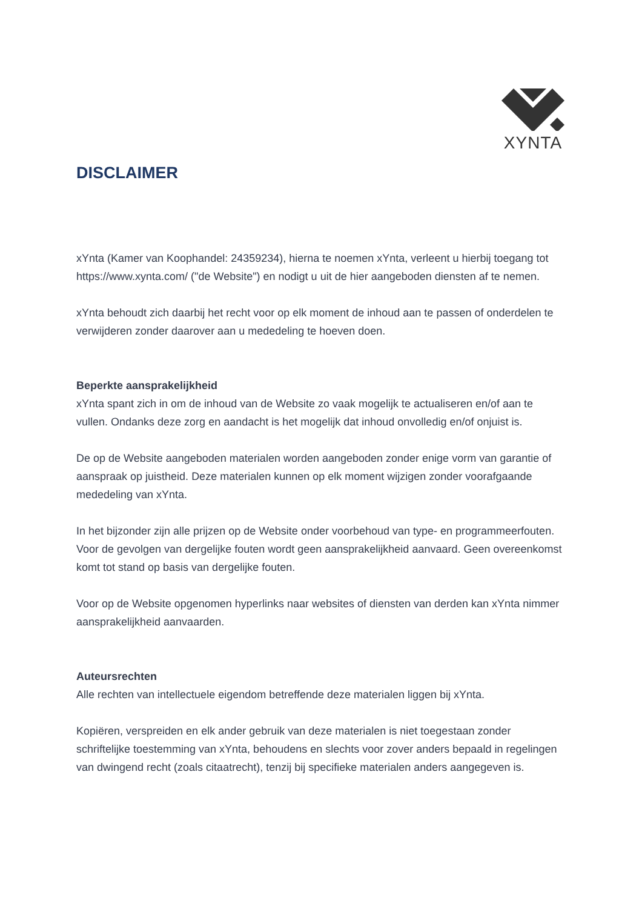XYNTA
DISCLAIMER
xYnta (Kamer van Koophandel: 24359234), hierna te noemen xYnta, verleent u hierbij toegang tot https://www.xynta.com/ ("de Website") en nodigt u uit de hier aangeboden diensten af te nemen.
xYnta behoudt zich daarbij het recht voor op elk moment de inhoud aan te passen of onderdelen te verwijderen zonder daarover aan u mededeling te hoeven doen.
Beperkte aansprakelijkheid
xYnta spant zich in om de inhoud van de Website zo vaak mogelijk te actualiseren en/of aan te vullen. Ondanks deze zorg en aandacht is het mogelijk dat inhoud onvolledig en/of onjuist is.
De op de Website aangeboden materialen worden aangeboden zonder enige vorm van garantie of aanspraak op juistheid. Deze materialen kunnen op elk moment wijzigen zonder voorafgaande mededeling van xYnta.
In het bijzonder zijn alle prijzen op de Website onder voorbehoud van type- en programmeerfouten. Voor de gevolgen van dergelijke fouten wordt geen aansprakelijkheid aanvaard. Geen overeenkomst komt tot stand op basis van dergelijke fouten.
Voor op de Website opgenomen hyperlinks naar websites of diensten van derden kan xYnta nimmer aansprakelijkheid aanvaarden.
Auteursrechten
Alle rechten van intellectuele eigendom betreffende deze materialen liggen bij xYnta.
Kopiëren, verspreiden en elk ander gebruik van deze materialen is niet toegestaan zonder schriftelijke toestemming van xYnta, behoudens en slechts voor zover anders bepaald in regelingen van dwingend recht (zoals citaatrecht), tenzij bij specifieke materialen anders aangegeven is.